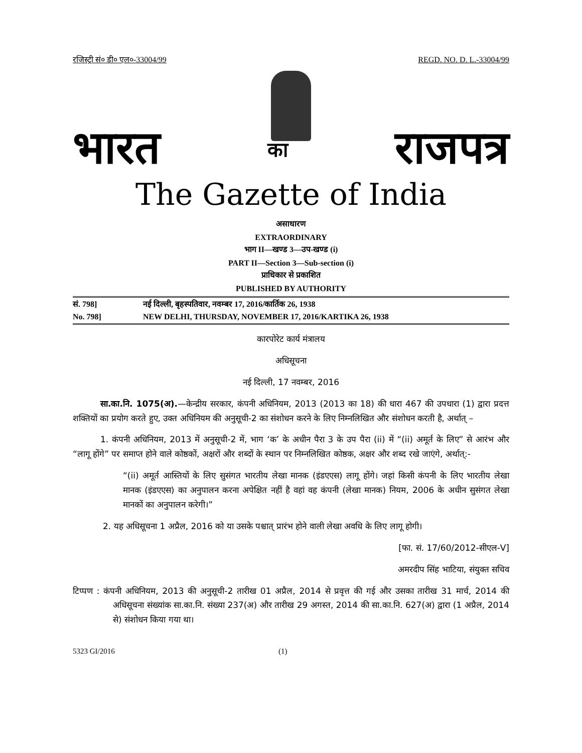रजिस्ट्री सं० डी० एल०-33004/99 REGD. NO. D. L.-33004/99
भारत का राजपत्र
The Gazette of India
असाधारण
EXTRAORDINARY
भाग II—खण्ड 3—उप-खण्ड (i)
PART II—Section 3—Sub-section (i)
प्राधिकार से प्रकाशित
PUBLISHED BY AUTHORITY
सं. 798] नई दिल्ली, बृहस्पतिवार, नवम्बर 17, 2016/कार्तिक 26, 1938
No. 798] NEW DELHI, THURSDAY, NOVEMBER 17, 2016/KARTIKA 26, 1938
कारपोरेट कार्य मंत्रालय
अधिसूचना
नई दिल्ली, 17 नवम्बर, 2016
सा.का.नि. 1075(अ).—केन्द्रीय सरकार, कंपनी अधिनियम, 2013 (2013 का 18) की धारा 467 की उपधारा (1) द्वारा प्रदत्त शक्तियों का प्रयोग करते हुए, उक्त अधिनियम की अनुसूची-2 का संशोधन करने के लिए निम्नलिखित और संशोधन करती है, अर्थात् –
1. कंपनी अधिनियम, 2013 में अनुसूची-2 में, भाग ‘क’ के अधीन पैरा 3 के उप पैरा (ii) में “(ii) अमूर्त के लिए” से आरंभ और “लागू होंगे” पर समाप्त होने वाले कोष्ठकों, अक्षरों और शब्दों के स्थान पर निम्नलिखित कोष्ठक, अक्षर और शब्द रखे जाएंगे, अर्थात्:-
“(ii) अमूर्त आस्तियों के लिए सुसंगत भारतीय लेखा मानक (इंडएएस) लागू होंगे। जहां किसी कंपनी के लिए भारतीय लेखा मानक (इंडएएस) का अनुपालन करना अपेक्षित नहीं है वहां वह कंपनी (लेखा मानक) नियम, 2006 के अधीन सुसंगत लेखा मानकों का अनुपालन करेगी।”
2. यह अधिसूचना 1 अप्रैल, 2016 को या उसके पश्चात् प्रारंभ होने वाली लेखा अवधि के लिए लागू होगी।
[फा. सं. 17/60/2012-सीएल-V]
अमरदीप सिंह भाटिया, संयुक्त सचिव
टिप्पण : कंपनी अधिनियम, 2013 की अनुसूची-2 तारीख 01 अप्रैल, 2014 से प्रवृत्त की गई और उसका तारीख 31 मार्च, 2014 की अधिसूचना संख्यांक सा.का.नि. संख्या 237(अ) और तारीख 29 अगस्त, 2014 की सा.का.नि. 627(अ) द्वारा (1 अप्रैल, 2014 से) संशोधन किया गया था।
5323 GI/2016 (1)